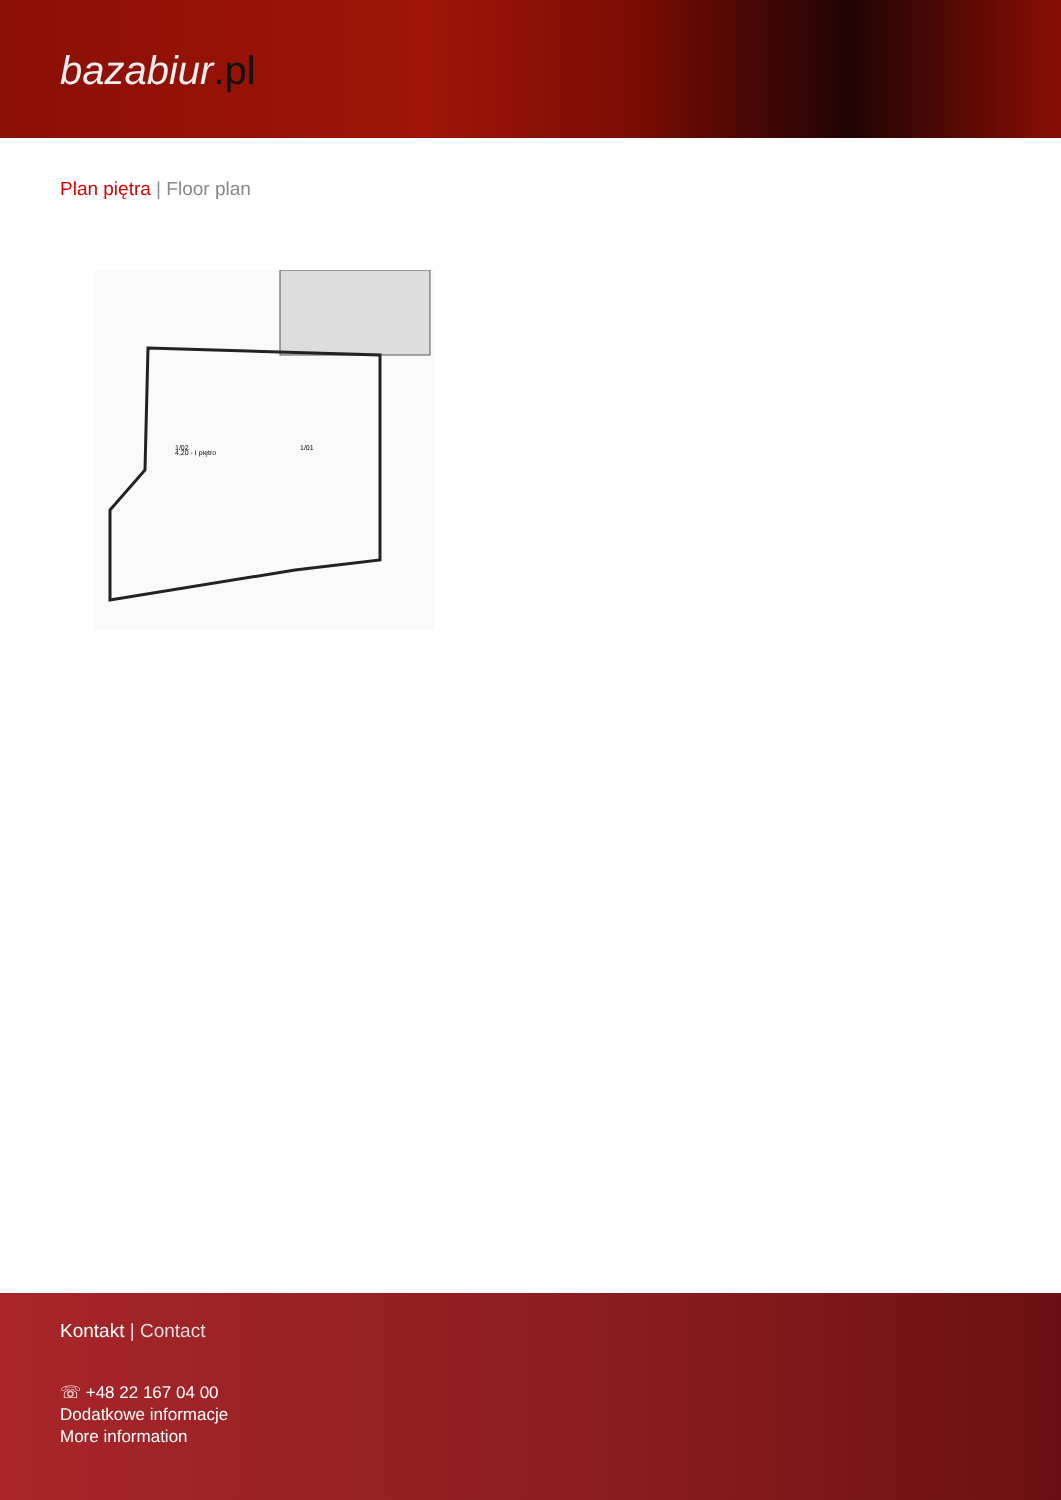bazabiur.pl
Plan piętra | Floor plan
4,20 - I piętro
1/01
1/02
Kontakt | Contact
☏ +48 22 167 04 00
Dodatkowe informacje
More information